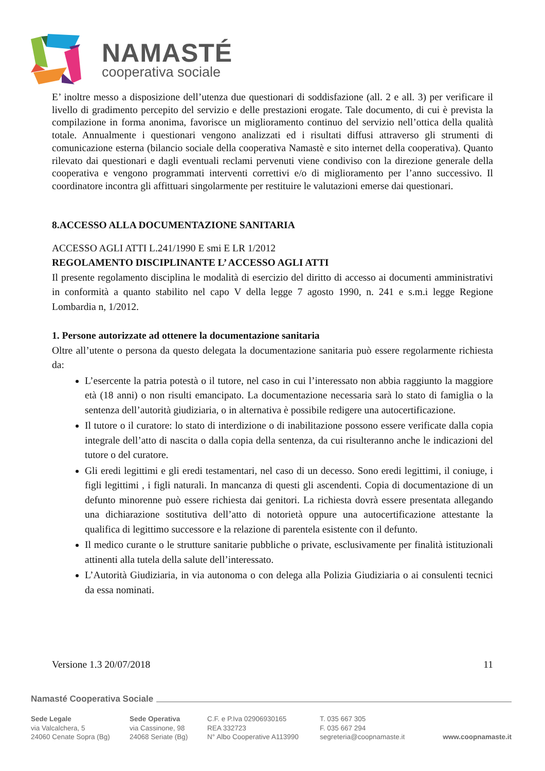NAMASTÉ
cooperativa sociale
E’ inoltre messo a disposizione dell’utenza due questionari di soddisfazione (all. 2 e all. 3) per verificare il livello di gradimento percepito del servizio e delle prestazioni erogate. Tale documento, di cui è prevista la compilazione in forma anonima, favorisce un miglioramento continuo del servizio nell’ottica della qualità totale. Annualmente i questionari vengono analizzati ed i risultati diffusi attraverso gli strumenti di comunicazione esterna (bilancio sociale della cooperativa Namastè e sito internet della cooperativa). Quanto rilevato dai questionari e dagli eventuali reclami pervenuti viene condiviso con la direzione generale della cooperativa e vengono programmati interventi correttivi e/o di miglioramento per l’anno successivo. Il coordinatore incontra gli affittuari singolarmente per restituire le valutazioni emerse dai questionari.
8.ACCESSO ALLA DOCUMENTAZIONE SANITARIA
ACCESSO AGLI ATTI L.241/1990 E smi E LR 1/2012
REGOLAMENTO DISCIPLINANTE L’ ACCESSO AGLI ATTI
Il presente regolamento disciplina le modalità di esercizio del diritto di accesso ai documenti amministrativi in conformità a quanto stabilito nel capo V della legge 7 agosto 1990, n. 241 e s.m.i legge Regione Lombardia n, 1/2012.
1. Persone autorizzate ad ottenere la documentazione sanitaria
Oltre all’utente o persona da questo delegata la documentazione sanitaria può essere regolarmente richiesta da:
L’esercente la patria potestà o il tutore, nel caso in cui l’interessato non abbia raggiunto la maggiore età (18 anni) o non risulti emancipato. La documentazione necessaria sarà lo stato di famiglia o la sentenza dell’autorità giudiziaria, o in alternativa è possibile redigere una autocertificazione.
Il tutore o il curatore: lo stato di interdizione o di inabilitazione possono essere verificate dalla copia integrale dell’atto di nascita o dalla copia della sentenza, da cui risulteranno anche le indicazioni del tutore o del curatore.
Gli eredi legittimi e gli eredi testamentari, nel caso di un decesso. Sono eredi legittimi, il coniuge, i figli legittimi , i figli naturali. In mancanza di questi gli ascendenti. Copia di documentazione di un defunto minorenne può essere richiesta dai genitori. La richiesta dovrà essere presentata allegando una dichiarazione sostitutiva dell’atto di notorietà oppure una autocertificazione attestante la qualifica di legittimo successore e la relazione di parentela esistente con il defunto.
Il medico curante o le strutture sanitarie pubbliche o private, esclusivamente per finalità istituzionali attinenti alla tutela della salute dell’interessato.
L’Autorità Giudiziaria, in via autonoma o con delega alla Polizia Giudiziaria o ai consulenti tecnici da essa nominati.
Versione 1.3 20/07/2018 11
Namasté Cooperativa Sociale
Sede Legale
via Valcalchera, 5
24060 Cenate Sopra (Bg)
Sede Operativa
via Cassinone, 98
24068 Seriate (Bg)
C.F. e P.Iva 02906930165
REA 332723
N° Albo Cooperative A113990
T. 035 667 305
F. 035 667 294
segreteria@coopnamaste.it
www.coopnamaste.it